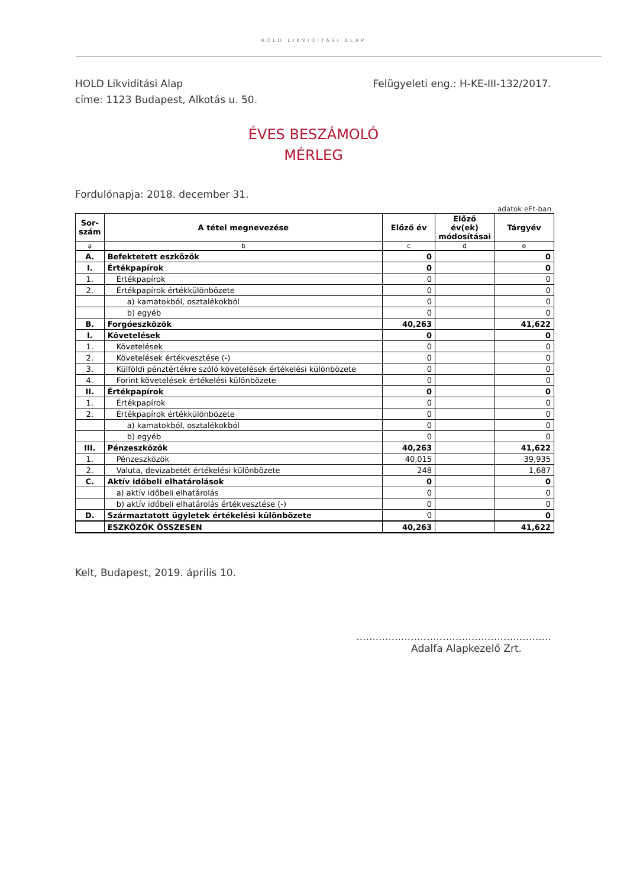HOLD LIKVIDITÁSI ALAP
HOLD Likviditási Alap
címe: 1123 Budapest, Alkotás u. 50.
Felügyeleti eng.: H-KE-III-132/2017.
ÉVES BESZÁMOLÓ
MÉRLEG
Fordulónapja: 2018. december 31.
adatok eFt-ban
| Sor- szám | A tétel megnevezése | Előző év | Előző év(ek) módosításai | Tárgyév |
| --- | --- | --- | --- | --- |
| a | b | c | d | e |
| A. | Befektetett eszközök | 0 | | 0 |
| I. | Értékpapírok | 0 | | 0 |
| 1. | Értékpapírok | 0 | | 0 |
| 2. | Értékpapírok értékkülönbözete | 0 | | 0 |
| | a) kamatokból, osztalékokból | 0 | | 0 |
| | b) egyéb | 0 | | 0 |
| B. | Forgóeszközök | 40,263 | | 41,622 |
| I. | Követelések | 0 | | 0 |
| 1. | Követelések | 0 | | 0 |
| 2. | Követelések értékvesztése (-) | 0 | | 0 |
| 3. | Külföldi pénztértékre szóló követelések értékelési különbözete | 0 | | 0 |
| 4. | Forint követelések értékelési különbözete | 0 | | 0 |
| II. | Értékpapírok | 0 | | 0 |
| 1. | Értékpapírok | 0 | | 0 |
| 2. | Értékpapírok értékkülönbözete | 0 | | 0 |
| | a) kamatokból, osztalékokból | 0 | | 0 |
| | b) egyéb | 0 | | 0 |
| III. | Pénzeszközök | 40,263 | | 41,622 |
| 1. | Pénzeszközök | 40,015 | | 39,935 |
| 2. | Valuta, devizabetét értékelési különbözete | 248 | | 1,687 |
| C. | Aktív időbeli elhatárolások | 0 | | 0 |
| | a) aktív időbeli elhatárolás | 0 | | 0 |
| | b) aktív időbeli elhatárolás értékvesztése (-) | 0 | | 0 |
| D. | Származtatott ügyletek értékelési különbözete | 0 | | 0 |
| | ESZKÖZÖK ÖSSZESEN | 40,263 | | 41,622 |
Kelt, Budapest, 2019. április 10.
.............................................................
Adalfa Alapkezelő Zrt.